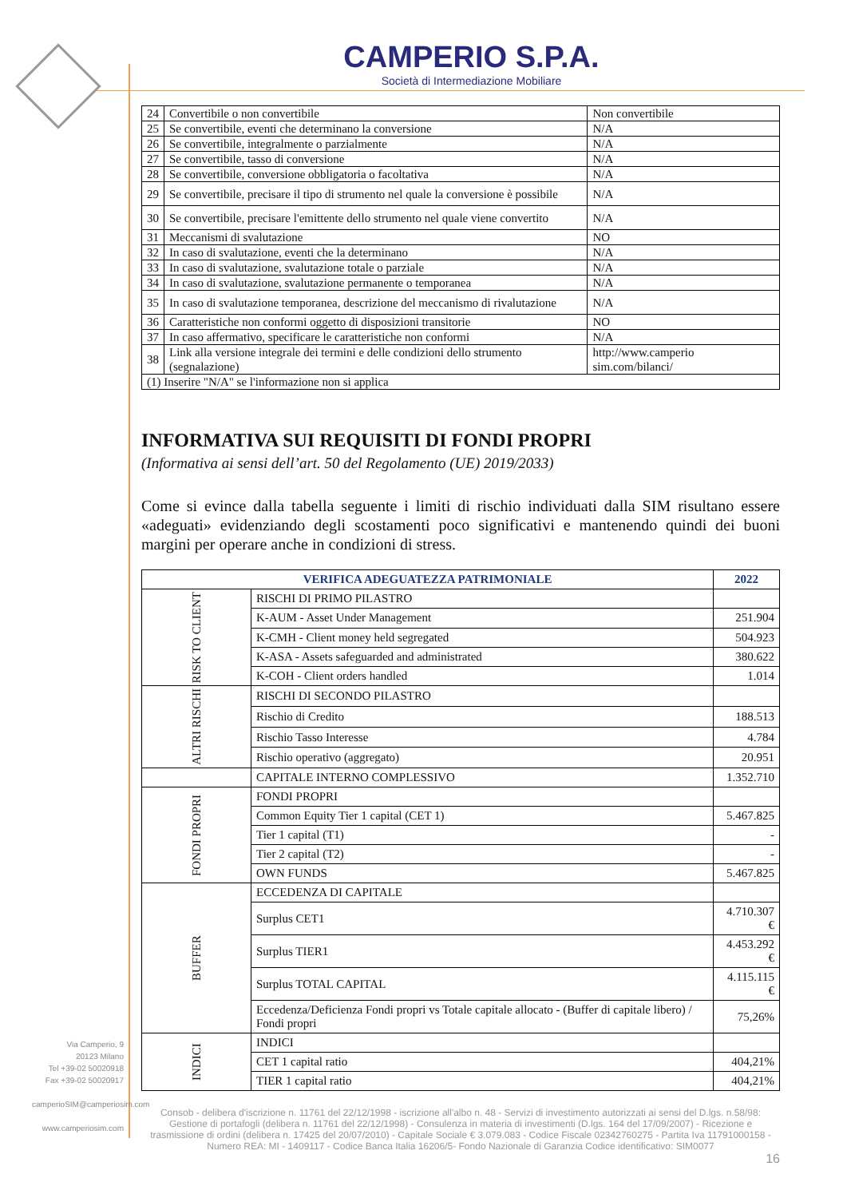CAMPERIO S.P.A.
Società di Intermediazione Mobiliare
| 24 | Convertibile o non convertibile | Non convertibile |
| 25 | Se convertibile, eventi che determinano la conversione | N/A |
| 26 | Se convertibile, integralmente o parzialmente | N/A |
| 27 | Se convertibile, tasso di conversione | N/A |
| 28 | Se convertibile, conversione obbligatoria o facoltativa | N/A |
| 29 | Se convertibile, precisare il tipo di strumento nel quale la conversione è possibile | N/A |
| 30 | Se convertibile, precisare l'emittente dello strumento nel quale viene convertito | N/A |
| 31 | Meccanismi di svalutazione | NO |
| 32 | In caso di svalutazione, eventi che la determinano | N/A |
| 33 | In caso di svalutazione, svalutazione totale o parziale | N/A |
| 34 | In caso di svalutazione, svalutazione permanente o temporanea | N/A |
| 35 | In caso di svalutazione temporanea, descrizione del meccanismo di rivalutazione | N/A |
| 36 | Caratteristiche non conformi oggetto di disposizioni transitorie | NO |
| 37 | In caso affermativo, specificare le caratteristiche non conformi | N/A |
| 38 | Link alla versione integrale dei termini e delle condizioni dello strumento (segnalazione) | http://www.camperio sim.com/bilanci/ |
| (1) Inserire "N/A" se l'informazione non si applica | | |
INFORMATIVA SUI REQUISITI DI FONDI PROPRI
(Informativa ai sensi dell’art. 50 del Regolamento (UE) 2019/2033)
Come si evince dalla tabella seguente i limiti di rischio individuati dalla SIM risultano essere «adeguati» evidenziando degli scostamenti poco significativi e mantenendo quindi dei buoni margini per operare anche in condizioni di stress.
| VERIFICA ADEGUATEZZA PATRIMONIALE | | 2022 |
| RISK TO CLIENT | RISCHI DI PRIMO PILASTRO | |
| | K-AUM - Asset Under Management | 251.904 |
| | K-CMH - Client money held segregated | 504.923 |
| | K-ASA - Assets safeguarded and administrated | 380.622 |
| | K-COH - Client orders handled | 1.014 |
| ALTRI RISCHI | RISCHI DI SECONDO PILASTRO | |
| | Rischio di Credito | 188.513 |
| | Rischio Tasso Interesse | 4.784 |
| | Rischio operativo (aggregato) | 20.951 |
| | CAPITALE INTERNO COMPLESSIVO | 1.352.710 |
| FONDI PROPRI | FONDI PROPRI | |
| | Common Equity Tier 1 capital (CET 1) | 5.467.825 |
| | Tier 1 capital (T1) | - |
| | Tier 2 capital (T2) | - |
| | OWN FUNDS | 5.467.825 |
| BUFFER | ECCEDENZA DI CAPITALE | |
| | Surplus CET1 | 4.710.307 € |
| | Surplus TIER1 | 4.453.292 € |
| | Surplus TOTAL CAPITAL | 4.115.115 € |
| | Eccedenza/Deficienza Fondi propri vs Totale capitale allocato - (Buffer di capitale libero) / Fondi propri | 75,26% |
| INDICI | INDICI | |
| | CET 1 capital ratio | 404,21% |
| | TIER 1 capital ratio | 404,21% |
Via Camperio, 9
20123 Milano
Tel +39-02 50020918
Fax +39-02 50020917
camperioSIM@camperiosim.com
www.camperiosim.com
Consob - delibera d'iscrizione n. 11761 del 22/12/1998 - iscrizione all'albo n. 48 - Servizi di investimento autorizzati ai sensi del D.lgs. n.58/98: Gestione di portafogli (delibera n. 11761 del 22/12/1998) - Consulenza in materia di investimenti (D.lgs. 164 del 17/09/2007) - Ricezione e trasmissione di ordini (delibera n. 17425 del 20/07/2010) - Capitale Sociale € 3.079.083 - Codice Fiscale 02342760275 - Partita Iva 11791000158 - Numero REA: MI - 1409117 - Codice Banca Italia 16206/5- Fondo Nazionale di Garanzia Codice identificativo: SIM0077
16